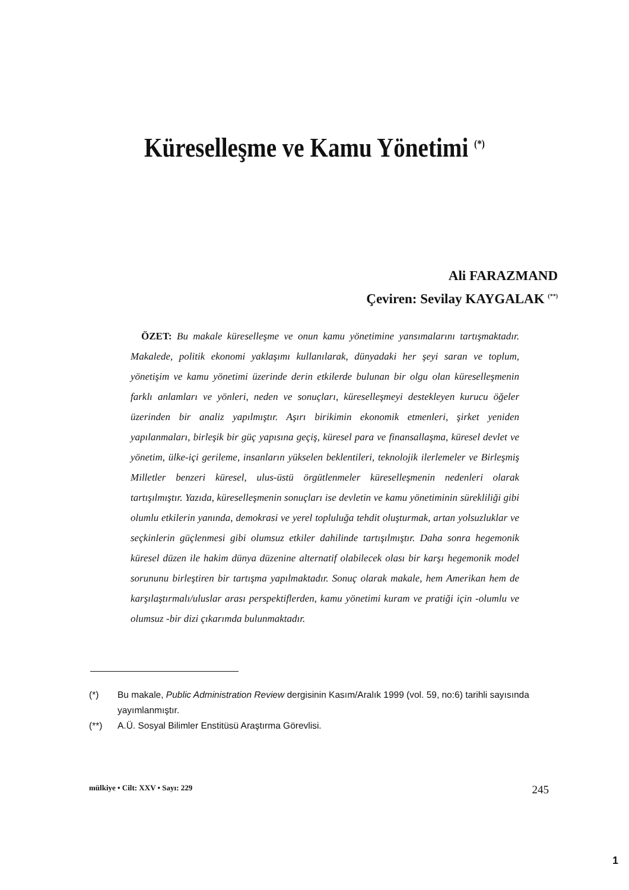Küreselleşme ve Kamu Yönetimi <sup>(*)</sup>
Ali FARAZMAND
Çeviren: Sevilay KAYGALAK <sup>(**)</sup>
ÖZET: Bu makale küreselleşme ve onun kamu yönetimine yansımalarını tartışmaktadır. Makalede, politik ekonomi yaklaşımı kullanılarak, dünyadaki her şeyi saran ve toplum, yönetişim ve kamu yönetimi üzerinde derin etkilerde bulunan bir olgu olan küreselleşmenin farklı anlamları ve yönleri, neden ve sonuçları, küreselleşmeyi destekleyen kurucu öğeler üzerinden bir analiz yapılmıştır. Aşırı birikimin ekonomik etmenleri, şirket yeniden yapılanmaları, birleşik bir güç yapısına geçiş, küresel para ve finansallaşma, küresel devlet ve yönetim, ülke-içi gerileme, insanların yükselen beklentileri, teknolojik ilerlemeler ve Birleşmiş Milletler benzeri küresel, ulus-üstü örgütlenmeler küreselleşmenin nedenleri olarak tartışılmıştır. Yazıda, küreselleşmenin sonuçları ise devletin ve kamu yönetiminin sürekliliği gibi olumlu etkilerin yanında, demokrasi ve yerel topluluğa tehdit oluşturmak, artan yolsuzluklar ve seçkinlerin güçlenmesi gibi olumsuz etkiler dahilinde tartışılmıştır. Daha sonra hegemonik küresel düzen ile hakim dünya düzenine alternatif olabilecek olası bir karşı hegemonik model sorununu birleştiren bir tartışma yapılmaktadır. Sonuç olarak makale, hem Amerikan hem de karşılaştırmalı/uluslar arası perspektiflerden, kamu yönetimi kuram ve pratiği için -olumlu ve olumsuz -bir dizi çıkarımda bulunmaktadır.
(*) Bu makale, Public Administration Review dergisinin Kasım/Aralık 1999 (vol. 59, no:6) tarihli sayısında yayımlanmıştır.
(**) A.Ü. Sosyal Bilimler Enstitüsü Araştırma Görevlisi.
mülkiye • Cilt: XXV • Sayı: 229 245
1